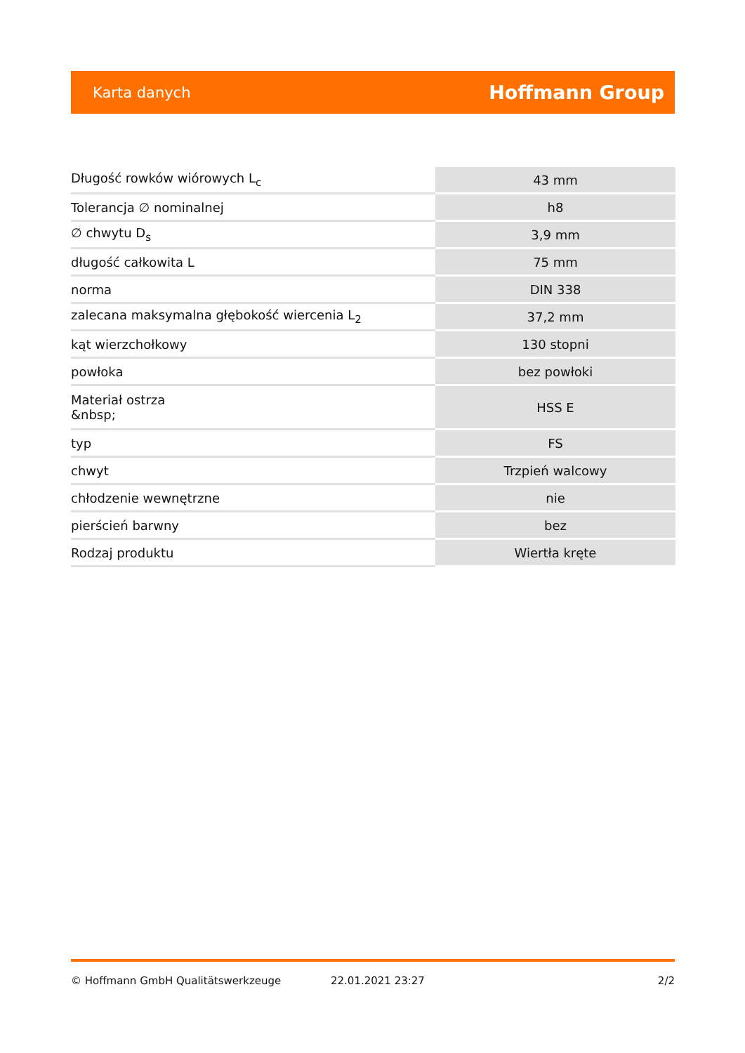Karta danych Hoffmann Group
| Długość rowków wiórowych L<sub>c</sub> | 43 mm |
| Tolerancja ∅ nominalnej | h8 |
| ∅ chwytu D<sub>s</sub> | 3,9 mm |
| długość całkowita L | 75 mm |
| norma | DIN 338 |
| zalecana maksymalna głębokość wiercenia L<sub>2</sub> | 37,2 mm |
| kąt wierzchołkowy | 130 stopni |
| powłoka | bez powłoki |
| Materiał ostrza &nbsp; | HSS E |
| typ | FS |
| chwyt | Trzpień walcowy |
| chłodzenie wewnętrzne | nie |
| pierścień barwny | bez |
| Rodzaj produktu | Wiertła kręte |
© Hoffmann GmbH Qualitätswerkzeuge 22.01.2021 23:27 2/2